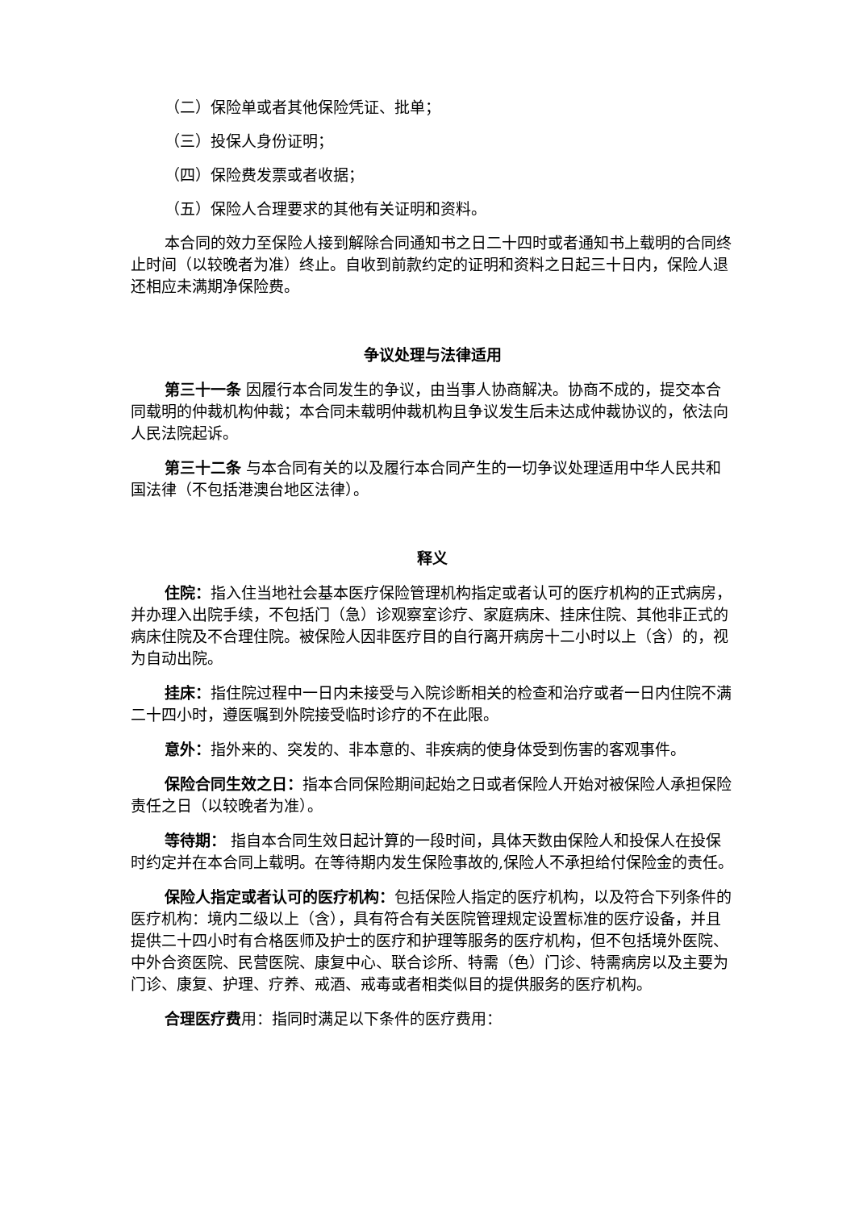（二）保险单或者其他保险凭证、批单；
（三）投保人身份证明；
（四）保险费发票或者收据；
（五）保险人合理要求的其他有关证明和资料。
本合同的效力至保险人接到解除合同通知书之日二十四时或者通知书上载明的合同终止时间（以较晚者为准）终止。自收到前款约定的证明和资料之日起三十日内，保险人退还相应未满期净保险费。
争议处理与法律适用
第三十一条 因履行本合同发生的争议，由当事人协商解决。协商不成的，提交本合同载明的仲裁机构仲裁；本合同未载明仲裁机构且争议发生后未达成仲裁协议的，依法向人民法院起诉。
第三十二条 与本合同有关的以及履行本合同产生的一切争议处理适用中华人民共和国法律（不包括港澳台地区法律）。
释义
住院：指入住当地社会基本医疗保险管理机构指定或者认可的医疗机构的正式病房，并办理入出院手续，不包括门（急）诊观察室诊疗、家庭病床、挂床住院、其他非正式的病床住院及不合理住院。被保险人因非医疗目的自行离开病房十二小时以上（含）的，视为自动出院。
挂床：指住院过程中一日内未接受与入院诊断相关的检查和治疗或者一日内住院不满二十四小时，遵医嘱到外院接受临时诊疗的不在此限。
意外：指外来的、突发的、非本意的、非疾病的使身体受到伤害的客观事件。
保险合同生效之日：指本合同保险期间起始之日或者保险人开始对被保险人承担保险责任之日（以较晚者为准）。
等待期： 指自本合同生效日起计算的一段时间，具体天数由保险人和投保人在投保时约定并在本合同上载明。在等待期内发生保险事故的,保险人不承担给付保险金的责任。
保险人指定或者认可的医疗机构：包括保险人指定的医疗机构，以及符合下列条件的医疗机构：境内二级以上（含），具有符合有关医院管理规定设置标准的医疗设备，并且提供二十四小时有合格医师及护士的医疗和护理等服务的医疗机构，但不包括境外医院、中外合资医院、民营医院、康复中心、联合诊所、特需（色）门诊、特需病房以及主要为门诊、康复、护理、疗养、戒酒、戒毒或者相类似目的提供服务的医疗机构。
合理医疗费用：指同时满足以下条件的医疗费用：